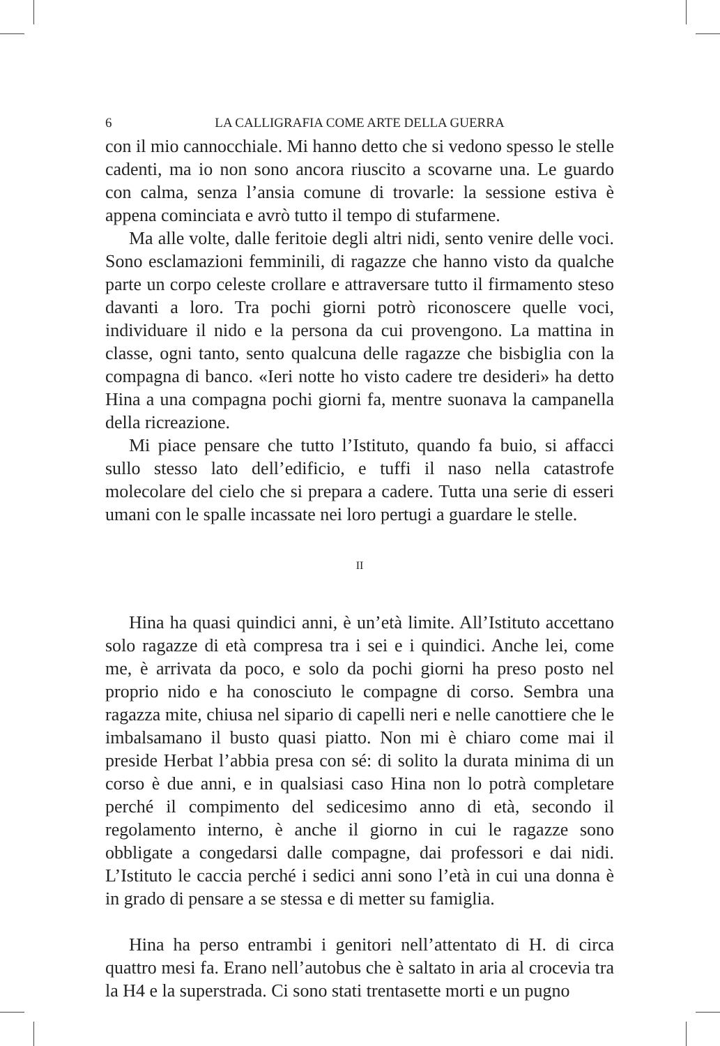6 LA CALLIGRAFIA COME ARTE DELLA GUERRA
con il mio cannocchiale. Mi hanno detto che si vedono spesso le stelle cadenti, ma io non sono ancora riuscito a scovarne una. Le guardo con calma, senza l’ansia comune di trovarle: la sessione estiva è appena cominciata e avrò tutto il tempo di stufarmene.
Ma alle volte, dalle feritoie degli altri nidi, sento venire delle voci. Sono esclamazioni femminili, di ragazze che hanno visto da qualche parte un corpo celeste crollare e attraversare tutto il firmamento steso davanti a loro. Tra pochi giorni potrò riconoscere quelle voci, individuare il nido e la persona da cui provengono. La mattina in classe, ogni tanto, sento qualcuna delle ragazze che bisbiglia con la compagna di banco. «Ieri notte ho visto cadere tre desideri» ha detto Hina a una compagna pochi giorni fa, mentre suonava la campanella della ricreazione.
Mi piace pensare che tutto l’Istituto, quando fa buio, si affacci sullo stesso lato dell’edificio, e tuffi il naso nella catastrofe molecolare del cielo che si prepara a cadere. Tutta una serie di esseri umani con le spalle incassate nei loro pertugi a guardare le stelle.
II
Hina ha quasi quindici anni, è un’età limite. All’Istituto accettano solo ragazze di età compresa tra i sei e i quindici. Anche lei, come me, è arrivata da poco, e solo da pochi giorni ha preso posto nel proprio nido e ha conosciuto le compagne di corso. Sembra una ragazza mite, chiusa nel sipario di capelli neri e nelle canottiere che le imbalsamano il busto quasi piatto. Non mi è chiaro come mai il preside Herbat l’abbia presa con sé: di solito la durata minima di un corso è due anni, e in qualsiasi caso Hina non lo potrà completare perché il compimento del sedicesimo anno di età, secondo il regolamento interno, è anche il giorno in cui le ragazze sono obbligate a congedarsi dalle compagne, dai professori e dai nidi. L’Istituto le caccia perché i sedici anni sono l’età in cui una donna è in grado di pensare a se stessa e di metter su famiglia.
Hina ha perso entrambi i genitori nell’attentato di H. di circa quattro mesi fa. Erano nell’autobus che è saltato in aria al crocevia tra la H4 e la superstrada. Ci sono stati trentasette morti e un pugno